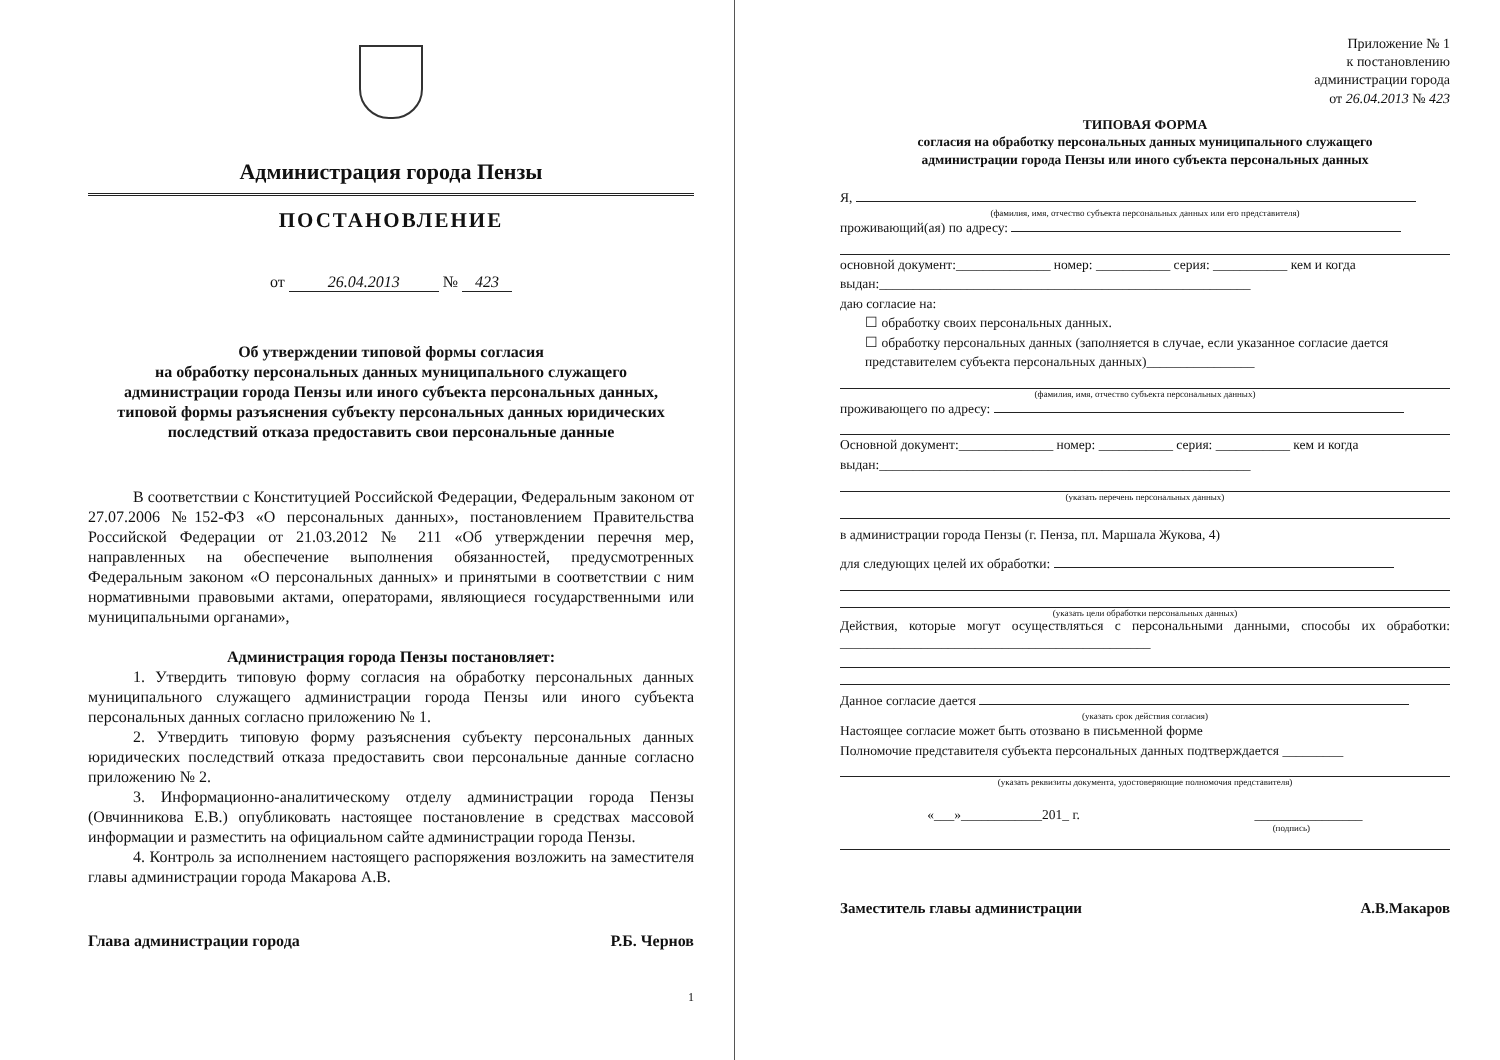Администрация города Пензы
ПОСТАНОВЛЕНИЕ
от 26.04.2013 № 423
Об утверждении типовой формы согласия
на обработку персональных данных муниципального служащего
администрации города Пензы или иного субъекта персональных данных,
типовой формы разъяснения субъекту персональных данных юридических
последствий отказа предоставить свои персональные данные
В соответствии с Конституцией Российской Федерации, Федеральным законом от 27.07.2006 №152-ФЗ «О персональных данных», постановлением Правительства Российской Федерации от 21.03.2012 № 211 «Об утверждении перечня мер, направленных на обеспечение выполнения обязанностей, предусмотренных Федеральным законом «О персональных данных» и принятыми в соответствии с ним нормативными правовыми актами, операторами, являющиеся государственными или муниципальными органами»,
Администрация города Пензы постановляет:
1. Утвердить типовую форму согласия на обработку персональных данных муниципального служащего администрации города Пензы или иного субъекта персональных данных согласно приложению № 1.
2. Утвердить типовую форму разъяснения субъекту персональных данных юридических последствий отказа предоставить свои персональные данные согласно приложению № 2.
3. Информационно-аналитическому отделу администрации города Пензы (Овчинникова Е.В.) опубликовать настоящее постановление в средствах массовой информации и разместить на официальном сайте администрации города Пензы.
4. Контроль за исполнением настоящего распоряжения возложить на заместителя главы администрации города Макарова А.В.
Глава администрации города Р.Б. Чернов
1
Приложение № 1
к постановлению
администрации города
от 26.04.2013 № 423
ТИПОВАЯ ФОРМА
согласия на обработку персональных данных муниципального служащего
администрации города Пензы или иного субъекта персональных данных
Я,
(фамилия, имя, отчество субъекта персональных данных или его представителя)
проживающий(ая) по адресу:
основной документ:______________ номер: ___________ серия: ___________ кем и когда выдан:_______________________________________________________
даю согласие на:
☐ обработку своих персональных данных.
☐ обработку персональных данных (заполняется в случае, если указанное согласие дается представителем субъекта персональных данных)________________
(фамилия, имя, отчество субъекта персональных данных)
проживающего по адресу:
Основной документ:______________ номер: ___________ серия: ___________ кем и когда выдан:_______________________________________________________
(указать перечень персональных данных)
в администрации города Пензы (г. Пенза, пл. Маршала Жукова, 4)
для следующих целей их обработки:
(указать цели обработки персональных данных)
Действия, которые могут осуществляться с персональными данными, способы их обработки: ______________________________________________
Данное согласие дается
(указать срок действия согласия)
Настоящее согласие может быть отозвано в письменной форме
Полномочие представителя субъекта персональных данных подтверждается _________
(указать реквизиты документа, удостоверяющие полномочия представителя)
«___»____________201_ г. ________________
(подпись)
Заместитель главы администрации А.В.Макаров